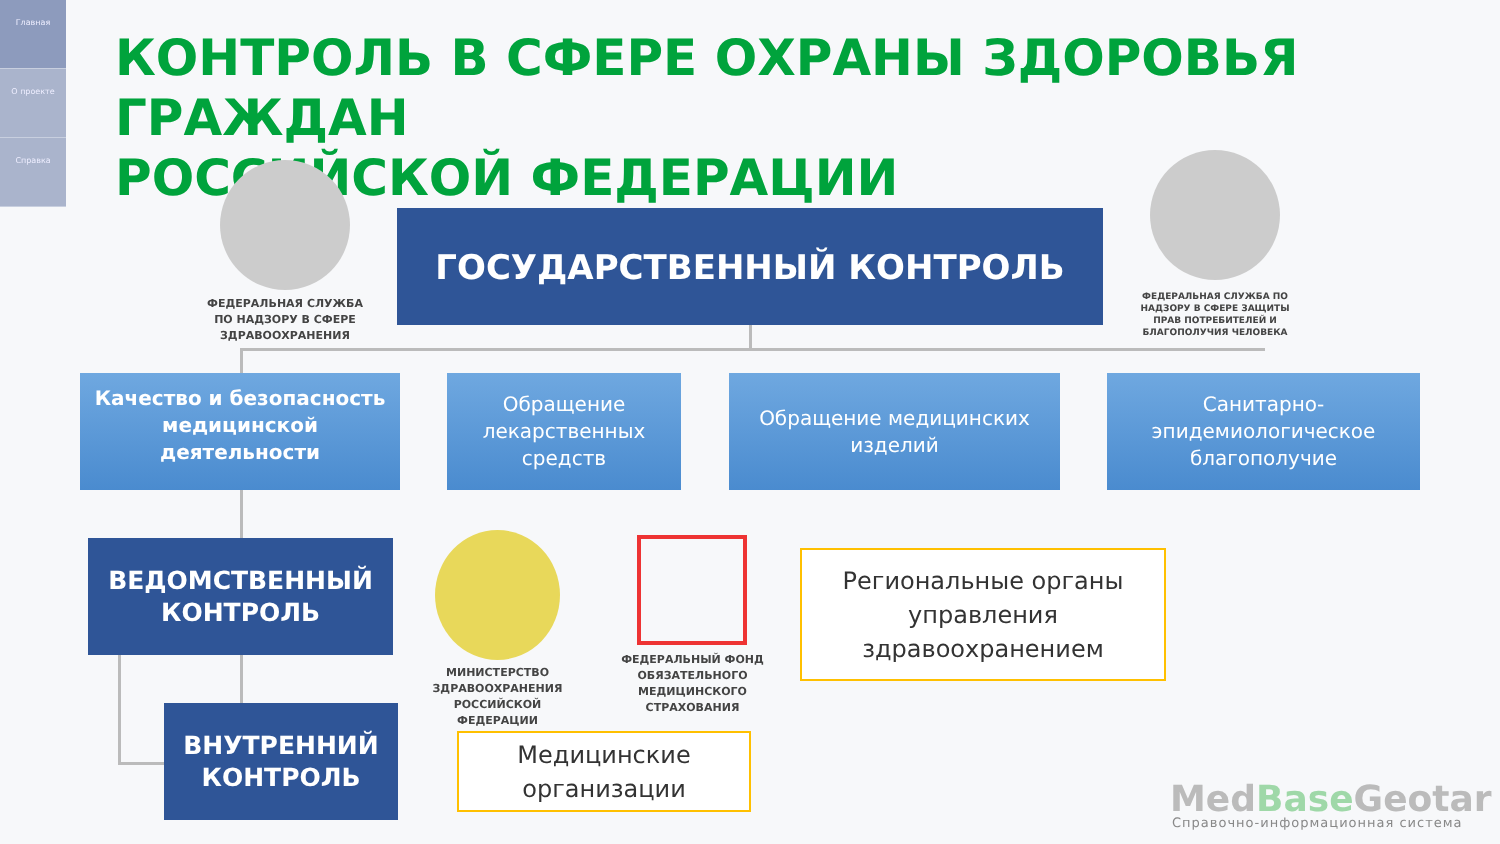Главная
О проекте
Справка
КОНТРОЛЬ В СФЕРЕ ОХРАНЫ ЗДОРОВЬЯ ГРАЖДАН
РОССИЙСКОЙ ФЕДЕРАЦИИ
ФЕДЕРАЛЬНАЯ СЛУЖБА ПО НАДЗОРУ В СФЕРЕ ЗДРАВООХРАНЕНИЯ
ГОСУДАРСТВЕННЫЙ КОНТРОЛЬ
ФЕДЕРАЛЬНАЯ СЛУЖБА ПО НАДЗОРУ В СФЕРЕ ЗАЩИТЫ ПРАВ ПОТРЕБИТЕЛЕЙ И БЛАГОПОЛУЧИЯ ЧЕЛОВЕКА
Качество и безопасность медицинской деятельности
Обращение лекарственных средств
Обращение медицинских изделий
Санитарно-эпидемиологическое благополучие
ВЕДОМСТВЕННЫЙ КОНТРОЛЬ
МИНИСТЕРСТВО ЗДРАВООХРАНЕНИЯ РОССИЙСКОЙ ФЕДЕРАЦИИ
ФЕДЕРАЛЬНЫЙ ФОНД ОБЯЗАТЕЛЬНОГО МЕДИЦИНСКОГО СТРАХОВАНИЯ
Региональные органы управления здравоохранением
ВНУТРЕННИЙ КОНТРОЛЬ
Медицинские организации
MedBase Geotar
Справочно-информационная система